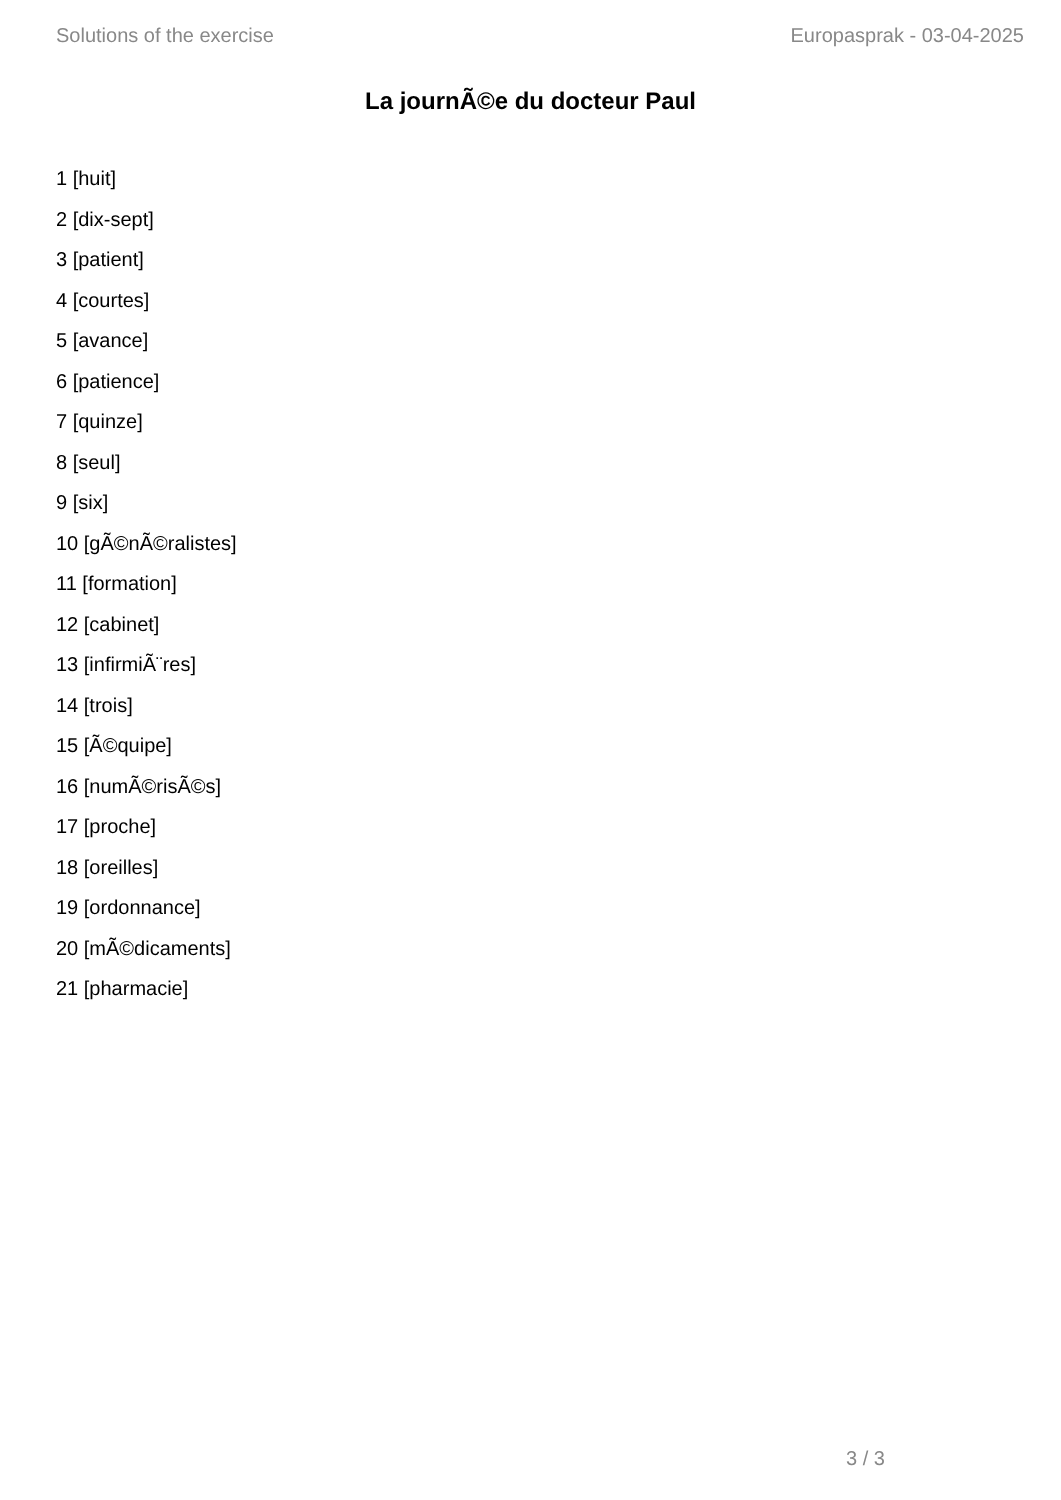Solutions of the exercise Europasprak - 03-04-2025
La journÃ©e du docteur Paul
1 [huit]
2 [dix-sept]
3 [patient]
4 [courtes]
5 [avance]
6 [patience]
7 [quinze]
8 [seul]
9 [six]
10 [gÃ©nÃ©ralistes]
11 [formation]
12 [cabinet]
13 [infirmiÃ¨res]
14 [trois]
15 [Ã©quipe]
16 [numÃ©risÃ©s]
17 [proche]
18 [oreilles]
19 [ordonnance]
20 [mÃ©dicaments]
21 [pharmacie]
3 / 3